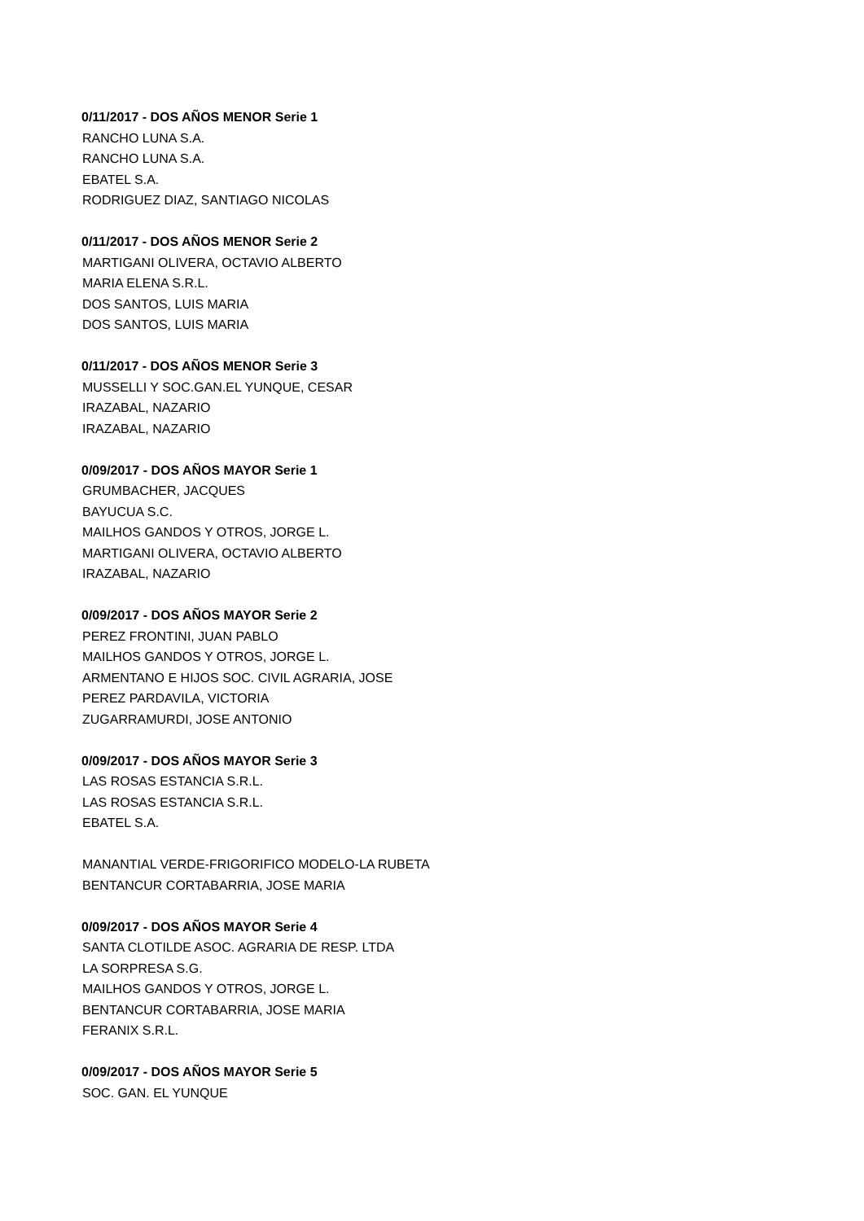0/11/2017 - DOS AÑOS MENOR Serie 1
RANCHO LUNA S.A.
RANCHO LUNA S.A.
EBATEL S.A.
RODRIGUEZ DIAZ, SANTIAGO NICOLAS
0/11/2017 - DOS AÑOS MENOR Serie 2
MARTIGANI OLIVERA, OCTAVIO ALBERTO
MARIA ELENA S.R.L.
DOS SANTOS, LUIS MARIA
DOS SANTOS, LUIS MARIA
0/11/2017 - DOS AÑOS MENOR Serie 3
MUSSELLI Y SOC.GAN.EL YUNQUE, CESAR
IRAZABAL, NAZARIO
IRAZABAL, NAZARIO
0/09/2017 - DOS AÑOS MAYOR Serie 1
GRUMBACHER, JACQUES
BAYUCUA S.C.
MAILHOS GANDOS Y OTROS, JORGE L.
MARTIGANI OLIVERA, OCTAVIO ALBERTO
IRAZABAL, NAZARIO
0/09/2017 - DOS AÑOS MAYOR Serie 2
PEREZ FRONTINI, JUAN PABLO
MAILHOS GANDOS Y OTROS, JORGE L.
ARMENTANO E HIJOS SOC. CIVIL AGRARIA, JOSE
PEREZ PARDAVILA, VICTORIA
ZUGARRAMURDI, JOSE ANTONIO
0/09/2017 - DOS AÑOS MAYOR Serie 3
LAS ROSAS ESTANCIA S.R.L.
LAS ROSAS ESTANCIA S.R.L.
EBATEL S.A.
MANANTIAL VERDE-FRIGORIFICO MODELO-LA RUBETA
BENTANCUR CORTABARRIA, JOSE MARIA
0/09/2017 - DOS AÑOS MAYOR Serie 4
SANTA CLOTILDE ASOC. AGRARIA DE RESP. LTDA
LA SORPRESA S.G.
MAILHOS GANDOS Y OTROS, JORGE L.
BENTANCUR CORTABARRIA, JOSE MARIA
FERANIX S.R.L.
0/09/2017 - DOS AÑOS MAYOR Serie 5
SOC. GAN. EL YUNQUE